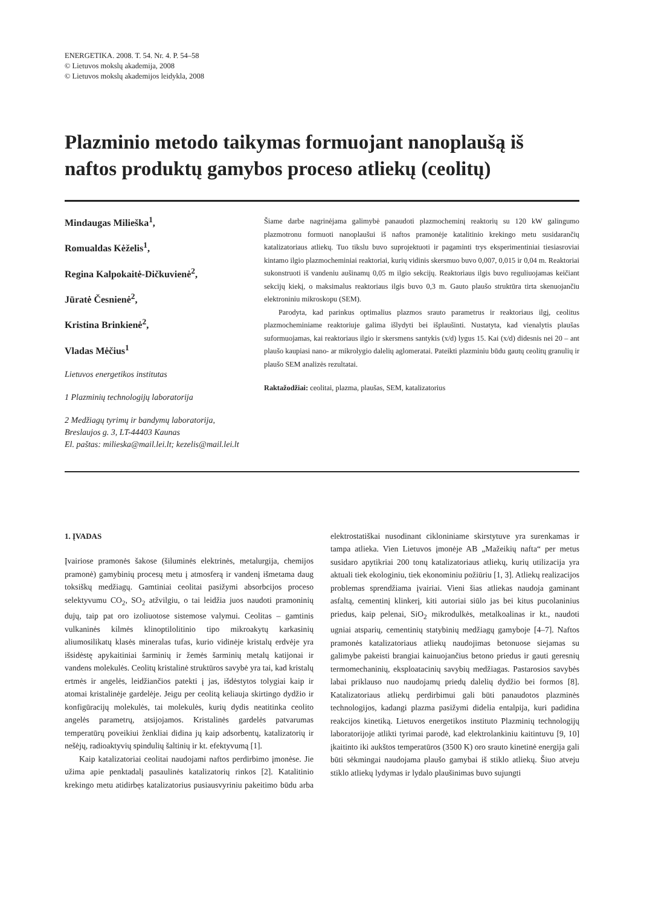ENERGETIKA. 2008. T. 54. Nr. 4. P. 54–58
© Lietuvos mokslų akademija, 2008
© Lietuvos mokslų akademijos leidykla, 2008
Plazminio metodo taikymas formuojant nanoplaušą iš naftos produktų gamybos proceso atliekų (ceolitų)
Mindaugas Milieška<sup>1</sup>,
Romualdas Kėželis<sup>1</sup>,
Regina Kalpokaitė-Dičkuvienė<sup>2</sup>,
Jūratė Česnienė<sup>2</sup>,
Kristina Brinkienė<sup>2</sup>,
Vladas Mėčius<sup>1</sup>
Lietuvos energetikos institutas
1 Plazminių technologijų laboratorija
2 Medžiagų tyrimų ir bandymų laboratorija, Breslaujos g. 3, LT-44403 Kaunas
El. paštas: milieska@mail.lei.lt; kezelis@mail.lei.lt
Šiame darbe nagrinėjama galimybė panaudoti plazmocheminį reaktorių su 120 kW galingumo plazmotronu formuoti nanoplaušui iš naftos pramonėje katalitinio krekingo metu susidarančių katalizatoriaus atliekų. Tuo tikslu buvo suprojektuoti ir pagaminti trys eksperimentiniai tiesiasroviai kintamo ilgio plazmocheminiai reaktoriai, kurių vidinis skersmuo buvo 0,007, 0,015 ir 0,04 m. Reaktoriai sukonstruoti iš vandeniu aušinamų 0,05 m ilgio sekcijų. Reaktoriaus ilgis buvo reguliuojamas keičiant sekcijų kiekį, o maksimalus reaktoriaus ilgis buvo 0,3 m. Gauto plaušo struktūra tirta skenuojančiu elektroniniu mikroskopu (SEM).
Parodyta, kad parinkus optimalius plazmos srauto parametrus ir reaktoriaus ilgį, ceolitus plazmocheminiame reaktoriuje galima išlydyti bei išplaušinti. Nustatyta, kad vienalytis plaušas suformuojamas, kai reaktoriaus ilgio ir skersmens santykis (x/d) lygus 15. Kai (x/d) didesnis nei 20 – ant plaušo kaupiasi nano- ar mikrolygio dalelių aglomeratai. Pateikti plazminiu būdu gautų ceolitų granulių ir plaušo SEM analizės rezultatai.
Raktažodžiai: ceolitai, plazma, plaušas, SEM, katalizatorius
1. ĮVADAS
Įvairiose pramonės šakose (šiluminės elektrinės, metalurgija, chemijos pramonė) gamybinių procesų metu į atmosferą ir vandenį išmetama daug toksiškų medžiagų. Gamtiniai ceolitai pasižymi absorbcijos proceso selektyvumu CO<sub>2</sub>, SO<sub>2</sub> atžvilgiu, o tai leidžia juos naudoti pramoninių dujų, taip pat oro izoliuotose sistemose valymui. Ceolitas – gamtinis vulkaninės kilmės klinoptilolitinio tipo mikroakytų karkasinių aliumosilikatų klasės mineralas tufas, kurio vidinėje kristalų erdvėje yra išsidėstę apykaitiniai šarminių ir žemės šarminių metalų katijonai ir vandens molekulės. Ceolitų kristalinė struktūros savybė yra tai, kad kristalų ertmės ir angelės, leidžiančios patekti į jas, išdėstytos tolygiai kaip ir atomai kristalinėje gardelėje. Jeigu per ceolitą keliauja skirtingo dydžio ir konfigūracijų molekulės, tai molekulės, kurių dydis neatitinka ceolito angelės parametrų, atsijojamos. Kristalinės gardelės patvarumas temperatūrų poveikiui ženkliai didina jų kaip adsorbentų, katalizatorių ir nešėjų, radioaktyvių spindulių šaltinių ir kt. efektyvumą [1].
Kaip katalizatoriai ceolitai naudojami naftos perdirbimo įmonėse. Jie užima apie penktadalį pasaulinės katalizatorių rinkos [2]. Katalitinio krekingo metu atidirbęs katalizatorius pusiausvyriniu pakeitimo būdu arba elektrostatiškai nusodinant cikloniniame skirstytuve yra surenkamas ir tampa atlieka. Vien Lietuvos įmonėje AB „Mažeikių nafta“ per metus susidaro apytikriai 200 tonų katalizatoriaus atliekų, kurių utilizacija yra aktuali tiek ekologiniu, tiek ekonominiu požiūriu [1, 3]. Atliekų realizacijos problemas sprendžiama įvairiai. Vieni šias atliekas naudoja gaminant asfaltą, cementinį klinkerį, kiti autoriai siūlo jas bei kitus pucolaninius priedus, kaip pelenai, SiO<sub>2</sub> mikrodulkės, metalkoalinas ir kt., naudoti ugniai atsparių, cementinių statybinių medžiagų gamyboje [4–7]. Naftos pramonės katalizatoriaus atliekų naudojimas betonuose siejamas su galimybe pakeisti brangiai kainuojančius betono priedus ir gauti geresnių termomechaninių, eksploatacinių savybių medžiagas. Pastarosios savybės labai priklauso nuo naudojamų priedų dalelių dydžio bei formos [8]. Katalizatoriaus atliekų perdirbimui gali būti panaudotos plazminės technologijos, kadangi plazma pasižymi didelia entalpija, kuri padidina reakcijos kinetiką. Lietuvos energetikos instituto Plazminių technologijų laboratorijoje atlikti tyrimai parodė, kad elektrolankiniu kaitintuvu [9, 10] įkaitinto iki aukštos temperatūros (3500 K) oro srauto kinetinė energija gali būti sėkmingai naudojama plaušo gamybai iš stiklo atliekų. Šiuo atveju stiklo atliekų lydymas ir lydalo plaušinimas buvo sujungti